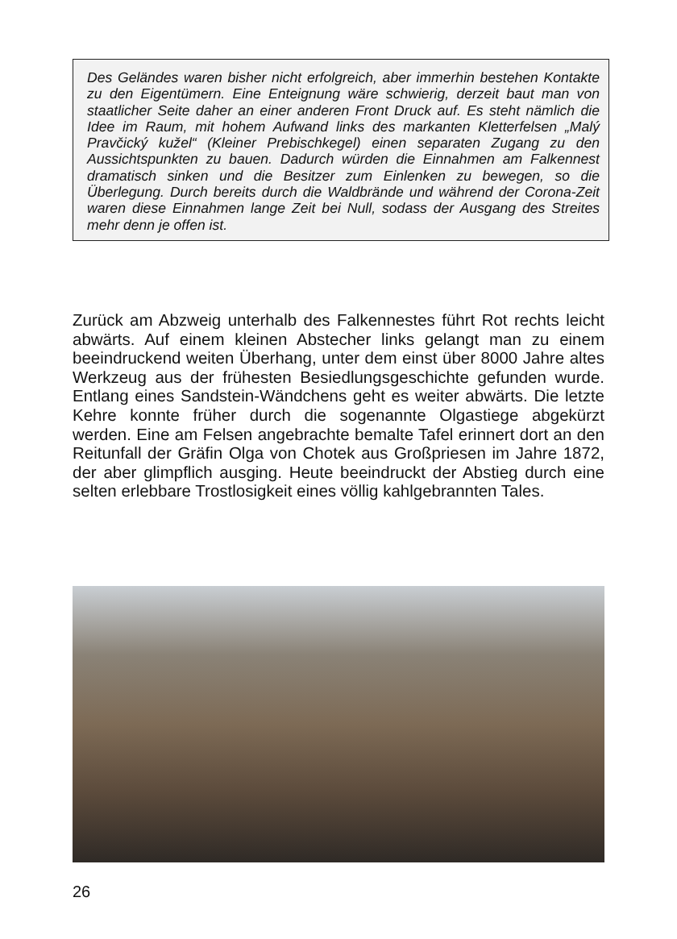Des Geländes waren bisher nicht erfolgreich, aber immerhin bestehen Kontakte zu den Eigentümern. Eine Enteignung wäre schwierig, derzeit baut man von staatlicher Seite daher an einer anderen Front Druck auf. Es steht nämlich die Idee im Raum, mit hohem Aufwand links des markanten Kletterfelsen „Malý Pravčický kužel“ (Kleiner Prebischkegel) einen separaten Zugang zu den Aussichtspunkten zu bauen. Dadurch würden die Einnahmen am Falkennest dramatisch sinken und die Besitzer zum Einlenken zu bewegen, so die Überlegung. Durch bereits durch die Waldbrände und während der Corona-Zeit waren diese Einnahmen lange Zeit bei Null, sodass der Ausgang des Streites mehr denn je offen ist.
Zurück am Abzweig unterhalb des Falkennestes führt Rot rechts leicht abwärts. Auf einem kleinen Abstecher links gelangt man zu einem beeindruckend weiten Überhang, unter dem einst über 8000 Jahre altes Werkzeug aus der frühesten Besiedlungsgeschichte gefunden wurde. Entlang eines Sandstein-Wändchens geht es weiter abwärts. Die letzte Kehre konnte früher durch die sogenannte Olgastiege abgekürzt werden. Eine am Felsen angebrachte bemalte Tafel erinnert dort an den Reitunfall der Gräfin Olga von Chotek aus Großpriesen im Jahre 1872, der aber glimpflich ausging. Heute beeindruckt der Abstieg durch eine selten erlebbare Trostlosigkeit eines völlig kahlgebrannten Tales.
26